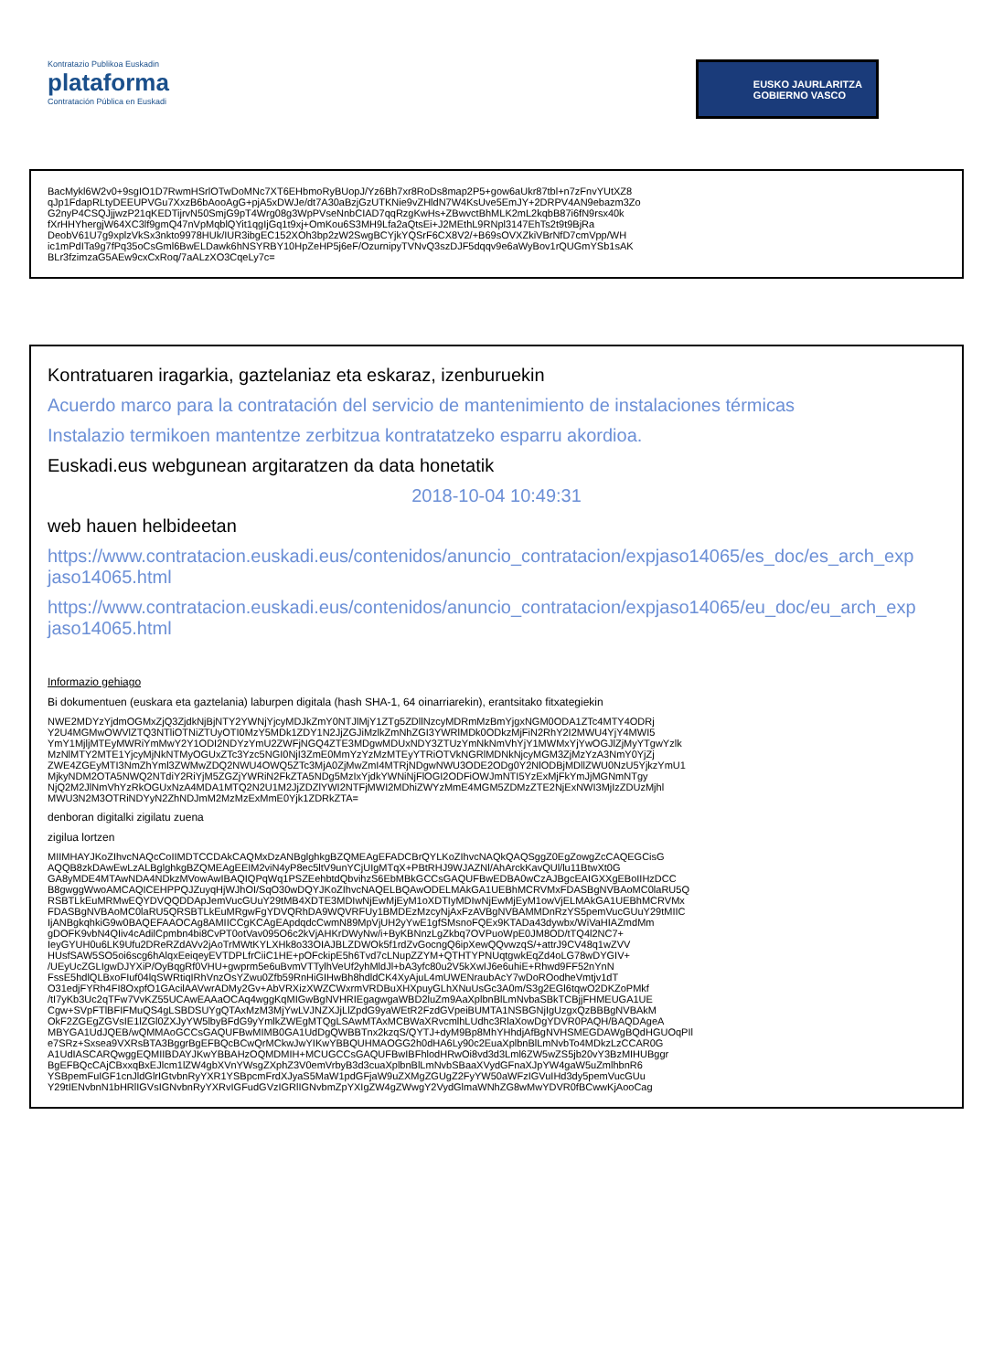Kontratazio Publikoa Euskadin
plataforma
Contratación Pública en Euskadi
EUSKO JAURLARITZA
GOBIERNO VASCO
BacMykl6W2v0+9sgIO1D7RwmHSrlOTwDoMNc7XT6EHbmoRyBUopJ/Yz6Bh7xr8RoDs8map2P5+gow6aUkr87tbl+n7zFnvYUtXZ8
qJp1FdapRLtyDEEUPVGu7XxzB6bAooAgG+pjA5xDWJe/dt7A30aBzjGzUTKNie9vZHldN7W4KsUve5EmJY+2DRPV4AN9ebazm3Zo
G2nyP4CSQJjjwzP21qKEDTijrvN50SmjG9pT4Wrg08g3WpPVseNnbCIAD7qqRzgKwHs+ZBwvctBhMLK2mL2kqbB87i6fN9rsx40k
fXrHHYhergjW64XC3lf9gmQ47nVpMqblQYit1qgIjGq1t9xj+OmKou6S3MH9Lfa2aQtsEi+J2MEthL9RNpl3147EhTs2t9t9BjRa
DeobV61U7g9xplzVkSx3nkto9978HUk/IUR3ibgEC152XOh3bp2zW2SwgBCYjkYQSrF6CX8V2/+B69sOVXZkiVBrNfD7cmVpp/WH
ic1mPdITa9g7fPq35oCsGml6BwELDawk6hNSYRBY10HpZeHP5j6eF/OzurnipyTVNvQ3szDJF5dqqv9e6aWyBov1rQUGmYSb1sAK
BLr3fzimzaG5AEw9cxCxRoq/7aALzXO3CqeLy7c=
Kontratuaren iragarkia, gaztelaniaz eta eskaraz, izenburuekin
Acuerdo marco para la contratación del servicio de mantenimiento de instalaciones térmicas
Instalazio termikoen mantentze zerbitzua kontratatzeko esparru akordioa.
Euskadi.eus webgunean argitaratzen da data honetatik
2018-10-04 10:49:31
web hauen helbideetan
https://www.contratacion.euskadi.eus/contenidos/anuncio_contratacion/expjaso14065/es_doc/es_arch_exp jaso14065.html
https://www.contratacion.euskadi.eus/contenidos/anuncio_contratacion/expjaso14065/eu_doc/eu_arch_exp jaso14065.html
Informazio gehiago
Bi dokumentuen (euskara eta gaztelania) laburpen digitala (hash SHA-1, 64 oinarriarekin), erantsitako fitxategiekin
NWE2MDYzYjdmOGMxZjQ3ZjdkNjBjNTY2YWNjYjcyMDJkZmY0NTJlMjY1ZTg5ZDllNzcyMDRmMzBmYjgxNGM0ODA1ZTc4MTY4ODRj
Y2U4MGMwOWVlZTQ3NTliOTNiZTUyOTI0MzY5MDk1ZDY1N2JjZGJiMzlkZmNhZGI3YWRlMDk0ODkzMjFiN2RhY2I2MWU4YjY4MWI5
YmY1MjljMTEyMWRiYmMwY2Y1ODI2NDYzYmU2ZWFjNGQ4ZTE3MDgwMDUxNDY3ZTUzYmNkNmVhYjY1MWMxYjYwOGJlZjMyYTgwYzlk
MzNlMTY2MTE1YjcyMjNkNTMyOGUxZTc3Yzc5NGI0NjI3ZmE0MmYzYzMzMTEyYTRiOTVkNGRlMDNkNjcyMGM3ZjMzYzA3NmY0YjZj
ZWE4ZGEyMTI3NmZhYml3ZWMwZDQ2NWU4OWQ5ZTc3MjA0ZjMwZmI4MTRjNDgwNWU3ODE2ODg0Y2NlODBjMDllZWU0NzU5YjkzYmU1
MjkyNDM2OTA5NWQ2NTdiY2RiYjM5ZGZjYWRiN2FkZTA5NDg5MzIxYjdkYWNiNjFlOGI2ODFiOWJmNTI5YzExMjFkYmJjMGNmNTgy
NjQ2M2JlNmVhYzRkOGUxNzA4MDA1MTQ2N2U1M2JjZDZlYWI2NTFjMWI2MDhiZWYzMmE4MGM5ZDMzZTE2NjExNWI3MjIzZDUzMjhl
MWU3N2M3OTRiNDYyN2ZhNDJmM2MzMzExMmE0Yjk1ZDRkZTA=
denboran digitalki zigilatu zuena
zigilua lortzen
MIIMHAYJKoZIhvcNAQcCoIIMDTCCDAkCAQMxDzANBglghkgBZQMEAgEFADCBrQYLKoZIhvcNAQkQAQSggZ0EgZowgZcCAQEGCisG
AQQB8zkDAwEwLzALBglghkgBZQMEAgEEIM2viN4yP8ec5ltV9unYCjUIgMTqX+PBtRHJ9WJAZNl/AhArckKavQUl/lu11BtwXt0G
GA8yMDE4MTAwNDA4NDkzMVowAwIBAQIQPqWq1PSZEehbtdQbvihzS6EbMBkGCCsGAQUFBwEDBA0wCzAJBgcEAIGXXgEBoIIHzDCC
B8gwggWwoAMCAQICEHPPQJZuyqHjWJhOI/SqO30wDQYJKoZIhvcNAQELBQAwODELMAkGA1UEBhMCRVMxFDASBgNVBAoMC0laRU5Q
RSBTLkEuMRMwEQYDVQQDDApJemVucGUuY29tMB4XDTE3MDIwNjEwMjEyM1oXDTIyMDIwNjEwMjEyM1owVjELMAkGA1UEBhMCRVMx
FDASBgNVBAoMC0laRU5QRSBTLkEuMRgwFgYDVQRhDA9WQVRFUy1BMDEzMzcyNjAxFzAVBgNVBAMMDnRzYS5pemVucGUuY29tMIIC
IjANBgkqhkiG9w0BAQEFAAOCAg8AMIICCgKCAgEApdqdcCwmN89MpVjUH2yYwE1gfSMsnoFQEx9KTADa43dywbx/WiVaHIAZmdMm
gDOFK9vbN4QIiv4cAdilCpmbn4bi8CvPT0otVav095O6c2kVjAHKrDWyNw/i+ByKBNnzLgZkbq7OVPuoWpE0JM8OD/tTQ4l2NC7+
IeyGYUH0u6LK9Ufu2DReRZdAVv2jAoTrMWtKYLXHk8o33OIAJBLZDWOk5f1rdZvGocngQ6ipXewQQvwzqS/+attrJ9CV48q1wZVV
HUsfSAW5SO5oi6scg6hAlqxEeiqeyEVTDPLfrCiiC1HE+pOFckipE5h6Tvd7cLNupZZYM+QTHTYPNUqtgwkEqZd4oLG78wDYGIV+
/UEyUcZGLIgwDJYXiP/OyBqgRf0VHU+gwprm5e6uBvmVTTylhVeUf2yhMldJl+bA3yfc80u2V5kXwIJ6e6uhiE+Rhwd9FF52nYnN
FssE5hdlQLBxoFIuf04lqSWRtiqIRhVnzOsYZwu0Zfb59RnHiGIHwBh8hdldCK4XyAjuL4mUWENraubAcY7wDoROodheVmtjv1dT
O31edjFYRh4FI8OxpfO1GAcilAAVwrADMy2Gv+AbVRXizXWZCWxrmVRDBuXHXpuyGLhXNuUsGc3A0m/S3g2EGl6tqwO2DKZoPMkf
/tI7yKb3Uc2qTFw7VvKZ55UCAwEAAaOCAq4wggKqMIGwBgNVHRIEgagwgaWBD2luZm9AaXplbnBlLmNvbaSBkTCBjjFHMEUGA1UE
Cgw+SVpFTlBFIFMuQS4gLSBDSUYgQTAxMzM3MjYwLVJNZXJjLlZpdG9yaWEtR2FzdGVpeiBUMTA1NSBGNjIgUzgxQzBBBgNVBAkM
OkF2ZGEgZGVsIE1lZGl0ZXJyYW5lbyBFdG9yYmlkZWEgMTQgLSAwMTAxMCBWaXRvcmlhLUdhc3RlaXowDgYDVR0PAQH/BAQDAgeA
MBYGA1UdJQEB/wQMMAoGCCsGAQUFBwMIMB0GA1UdDgQWBBTnx2kzqS/QYTJ+dyM9Bp8MhYHhdjAfBgNVHSMEGDAWgBQdHGUOqPIl
e7SRz+Sxsea9VXRsBTA3BggrBgEFBQcBCwQrMCkwJwYIKwYBBQUHMAOGG2h0dHA6Ly90c2EuaXplbnBlLmNvbTo4MDkzLzCCAR0G
A1UdIASCARQwggEQMIIBDAYJKwYBBAHzOQMDMIH+MCUGCCsGAQUFBwIBFhlodHRwOi8vd3d3Lml6ZW5wZS5jb20vY3BzMIHUBggr
BgEFBQcCAjCBxxqBxEJlcm1lZW4gbXVnYWsgZXphZ3V0emVrbyB3d3cuaXplbnBlLmNvbSBaaXVydGFnaXJpYW4gaW5uZmlhbnR6
YSBpemFuIGF1cnJldGlrIGtvbnRyYXR1YSBpcmFrdXJyaS5MaW1pdGFjaW9uZXMgZGUgZ2FyYW50aWFzIGVuIHd3dy5pemVucGUu
Y29tIENvbnN1bHRlIGVsIGNvbnRyYXRvIGFudGVzIGRlIGNvbmZpYXIgZW4gZWwgY2VydGlmaWNhZG8wMwYDVR0fBCwwKjAooCag